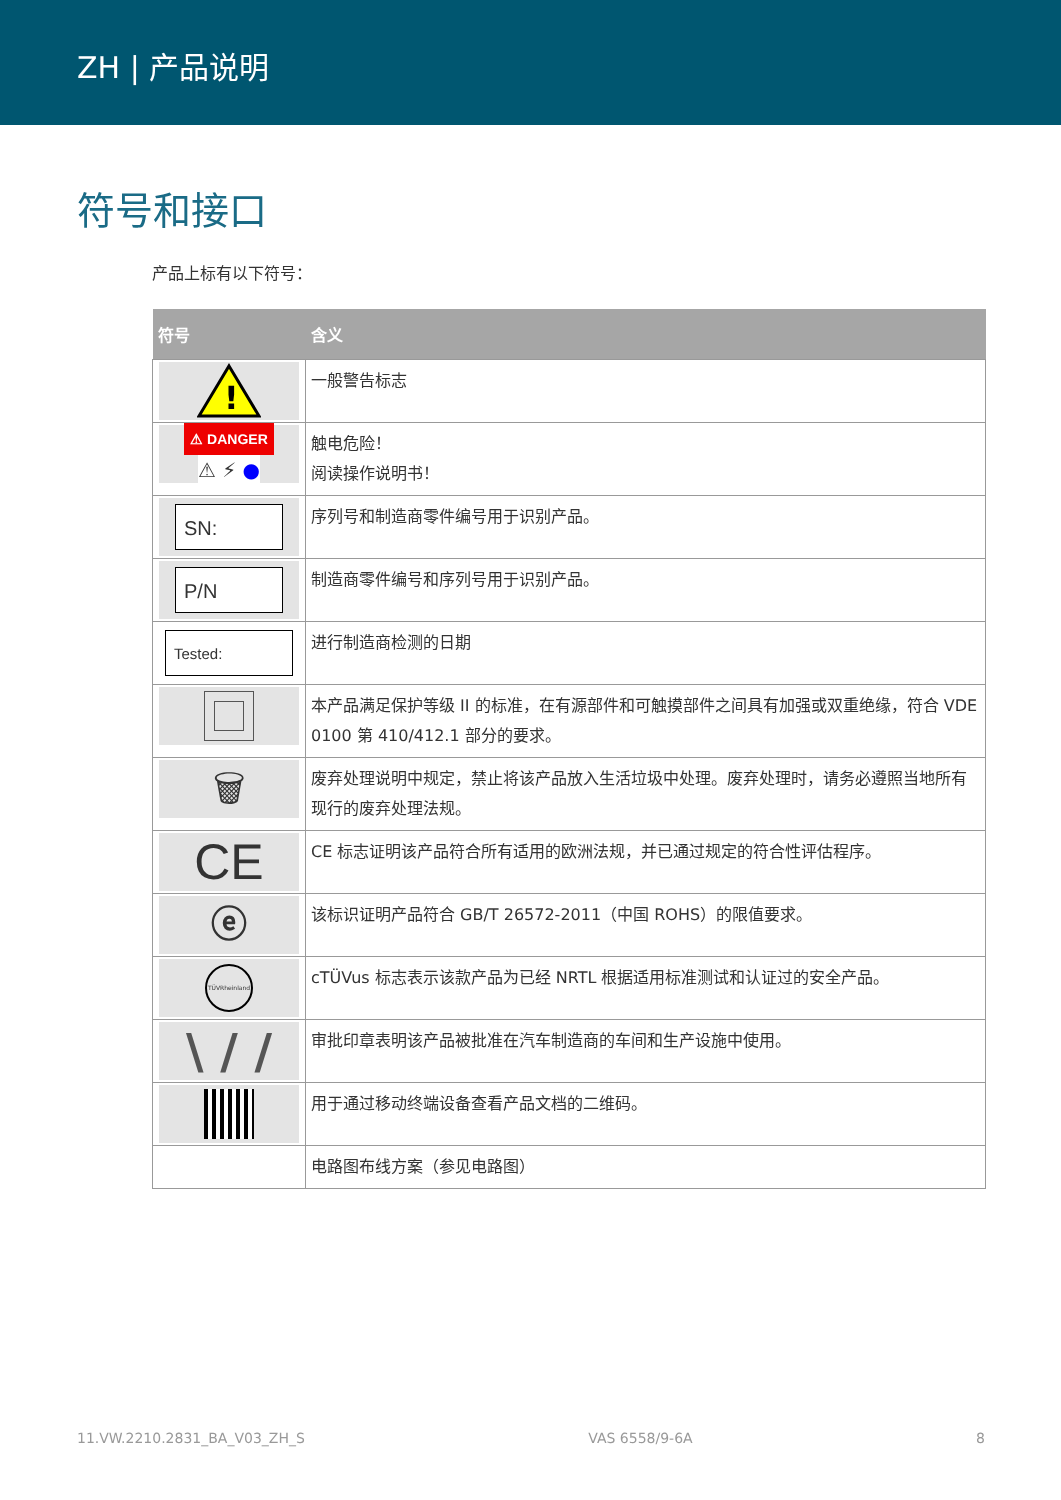ZH | 产品说明
符号和接口
产品上标有以下符号：
| 符号 | 含义 |
| --- | --- |
| ! | 一般警告标志 |
| ⚠ DANGER ⚠ ⚡ ● | 触电危险！ 阅读操作说明书！ |
| SN: | 序列号和制造商零件编号用于识别产品。 |
| P/N | 制造商零件编号和序列号用于识别产品。 |
| Tested: | 进行制造商检测的日期 |
| | 本产品满足保护等级 II 的标准，在有源部件和可触摸部件之间具有加强或双重绝缘，符合 VDE 0100 第 410/412.1 部分的要求。 |
| 🗑 | 废弃处理说明中规定，禁止将该产品放入生活垃圾中处理。废弃处理时，请务必遵照当地所有现行的废弃处理法规。 |
| CE | CE 标志证明该产品符合所有适用的欧洲法规，并已通过规定的符合性评估程序。 |
| ⓔ | 该标识证明产品符合 GB/T 26572-2011（中国 ROHS）的限值要求。 |
| TÜVRheinland | cTÜVus 标志表示该款产品为已经 NRTL 根据适用标准测试和认证过的安全产品。 |
| \ / / | 审批印章表明该产品被批准在汽车制造商的车间和生产设施中使用。 |
| | 用于通过移动终端设备查看产品文档的二维码。 |
| | 电路图布线方案（参见电路图） |
11.VW.2210.2831_BA_V03_ZH_S VAS 6558/9-6A 8